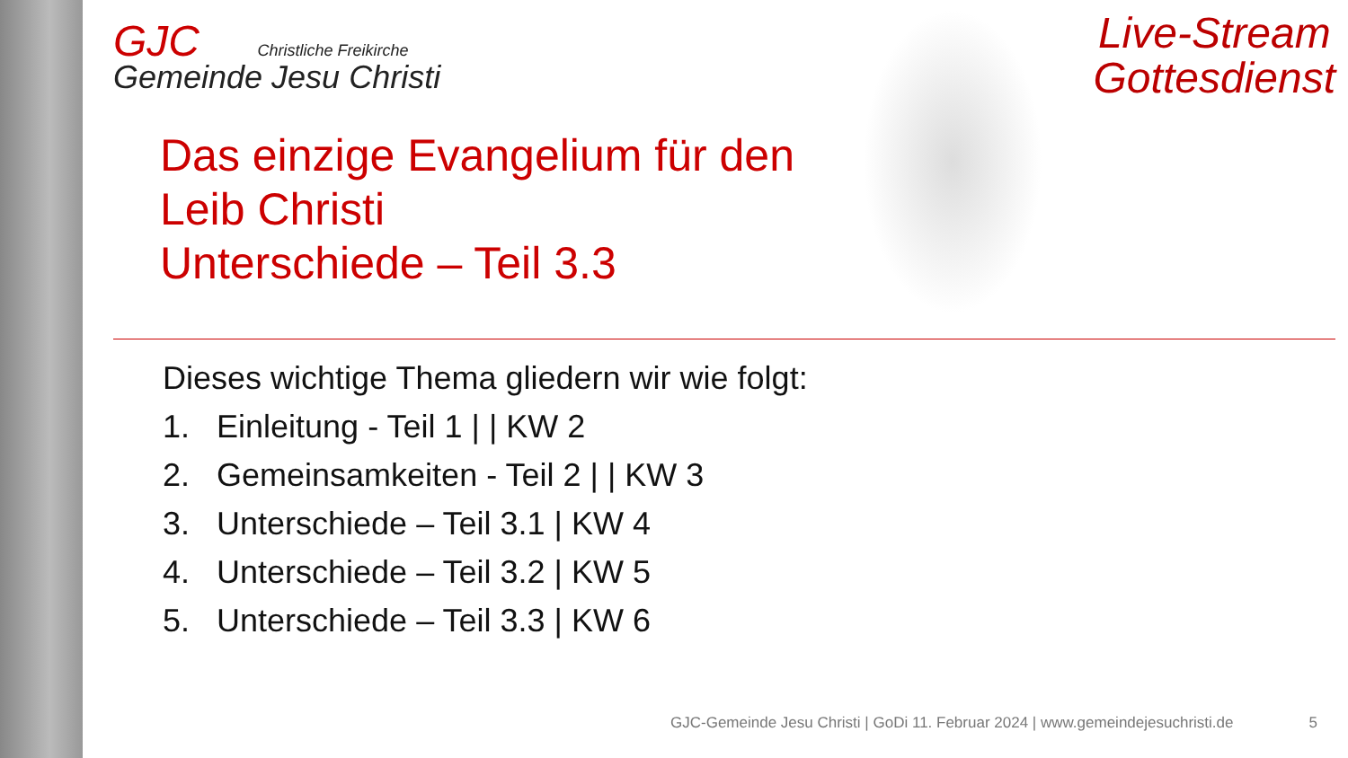Live-Stream
Gottesdienst
GJC Christliche Freikirche
Gemeinde Jesu Christi
Das einzige Evangelium für den
Leib Christi
Unterschiede – Teil 3.3
Dieses wichtige Thema gliedern wir wie folgt:
1. Einleitung - Teil 1 | | KW 2
2. Gemeinsamkeiten - Teil 2 | | KW 3
3. Unterschiede – Teil 3.1 | KW 4
4. Unterschiede – Teil 3.2 | KW 5
5. Unterschiede – Teil 3.3 | KW 6
GJC-Gemeinde Jesu Christi | GoDi 11. Februar 2024 | www.gemeindejesuchristi.de 5